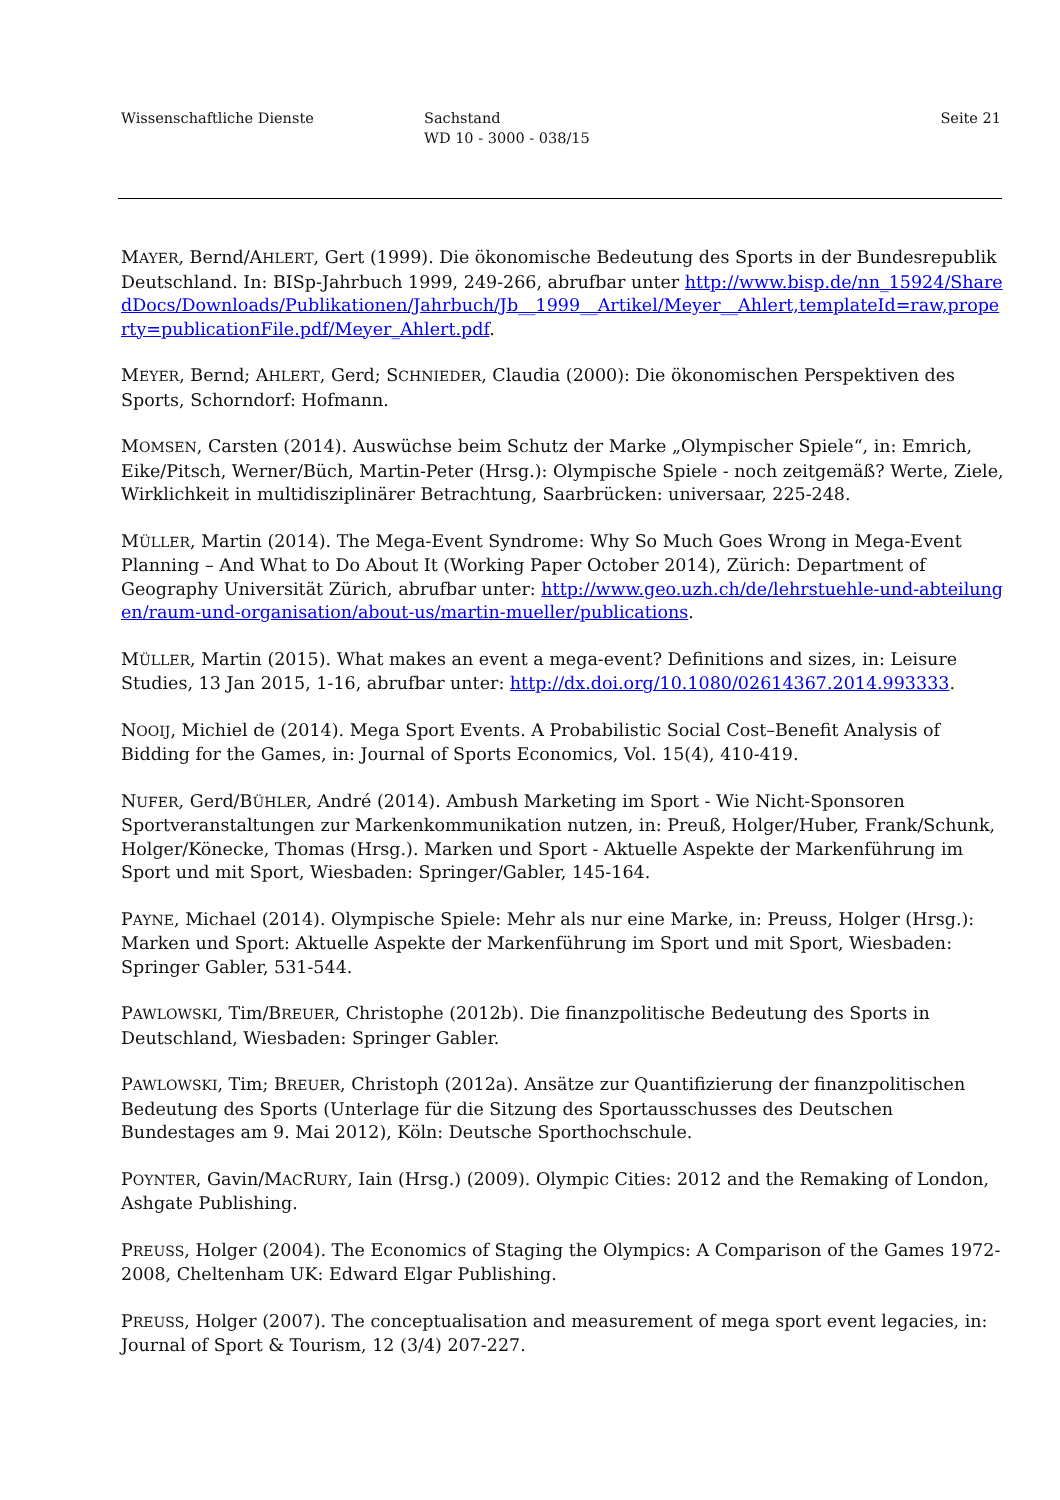Wissenschaftliche Dienste Sachstand
WD 10 - 3000 - 038/15
Seite 21
MAYER, Bernd/AHLERT, Gert (1999). Die ökonomische Bedeutung des Sports in der Bundesrepublik Deutschland. In: BISp-Jahrbuch 1999, 249-266, abrufbar unter http://www.bisp.de/nn_15924/SharedDocs/Downloads/Publikationen/Jahrbuch/Jb__1999__Artikel/Meyer__Ahlert,templateId=raw,property=publicationFile.pdf/Meyer_Ahlert.pdf.
MEYER, Bernd; AHLERT, Gerd; SCHNIEDER, Claudia (2000): Die ökonomischen Perspektiven des Sports, Schorndorf: Hofmann.
MOMSEN, Carsten (2014). Auswüchse beim Schutz der Marke „Olympischer Spiele“, in: Emrich, Eike/Pitsch, Werner/Büch, Martin-Peter (Hrsg.): Olympische Spiele - noch zeitgemäß? Werte, Ziele, Wirklichkeit in multidisziplinärer Betrachtung, Saarbrücken: universaar, 225-248.
MÜLLER, Martin (2014). The Mega-Event Syndrome: Why So Much Goes Wrong in Mega-Event Planning – And What to Do About It (Working Paper October 2014), Zürich: Department of Geography Universität Zürich, abrufbar unter: http://www.geo.uzh.ch/de/lehrstuehle-und-abteilungen/raum-und-organisation/about-us/martin-mueller/publications.
MÜLLER, Martin (2015). What makes an event a mega-event? Definitions and sizes, in: Leisure Studies, 13 Jan 2015, 1-16, abrufbar unter: http://dx.doi.org/10.1080/02614367.2014.993333.
NOOIJ, Michiel de (2014). Mega Sport Events. A Probabilistic Social Cost–Benefit Analysis of Bidding for the Games, in: Journal of Sports Economics, Vol. 15(4), 410-419.
NUFER, Gerd/BÜHLER, André (2014). Ambush Marketing im Sport - Wie Nicht-Sponsoren Sportveranstaltungen zur Markenkommunikation nutzen, in: Preuß, Holger/Huber, Frank/Schunk, Holger/Könecke, Thomas (Hrsg.). Marken und Sport - Aktuelle Aspekte der Markenführung im Sport und mit Sport, Wiesbaden: Springer/Gabler, 145-164.
PAYNE, Michael (2014). Olympische Spiele: Mehr als nur eine Marke, in: Preuss, Holger (Hrsg.): Marken und Sport: Aktuelle Aspekte der Markenführung im Sport und mit Sport, Wiesbaden: Springer Gabler, 531-544.
PAWLOWSKI, Tim/BREUER, Christophe (2012b). Die finanzpolitische Bedeutung des Sports in Deutschland, Wiesbaden: Springer Gabler.
PAWLOWSKI, Tim; BREUER, Christoph (2012a). Ansätze zur Quantifizierung der finanzpolitischen Bedeutung des Sports (Unterlage für die Sitzung des Sportausschusses des Deutschen Bundestages am 9. Mai 2012), Köln: Deutsche Sporthochschule.
POYNTER, Gavin/MACRURY, Iain (Hrsg.) (2009). Olympic Cities: 2012 and the Remaking of London, Ashgate Publishing.
PREUSS, Holger (2004). The Economics of Staging the Olympics: A Comparison of the Games 1972-2008, Cheltenham UK: Edward Elgar Publishing.
PREUSS, Holger (2007). The conceptualisation and measurement of mega sport event legacies, in: Journal of Sport & Tourism, 12 (3/4) 207-227.